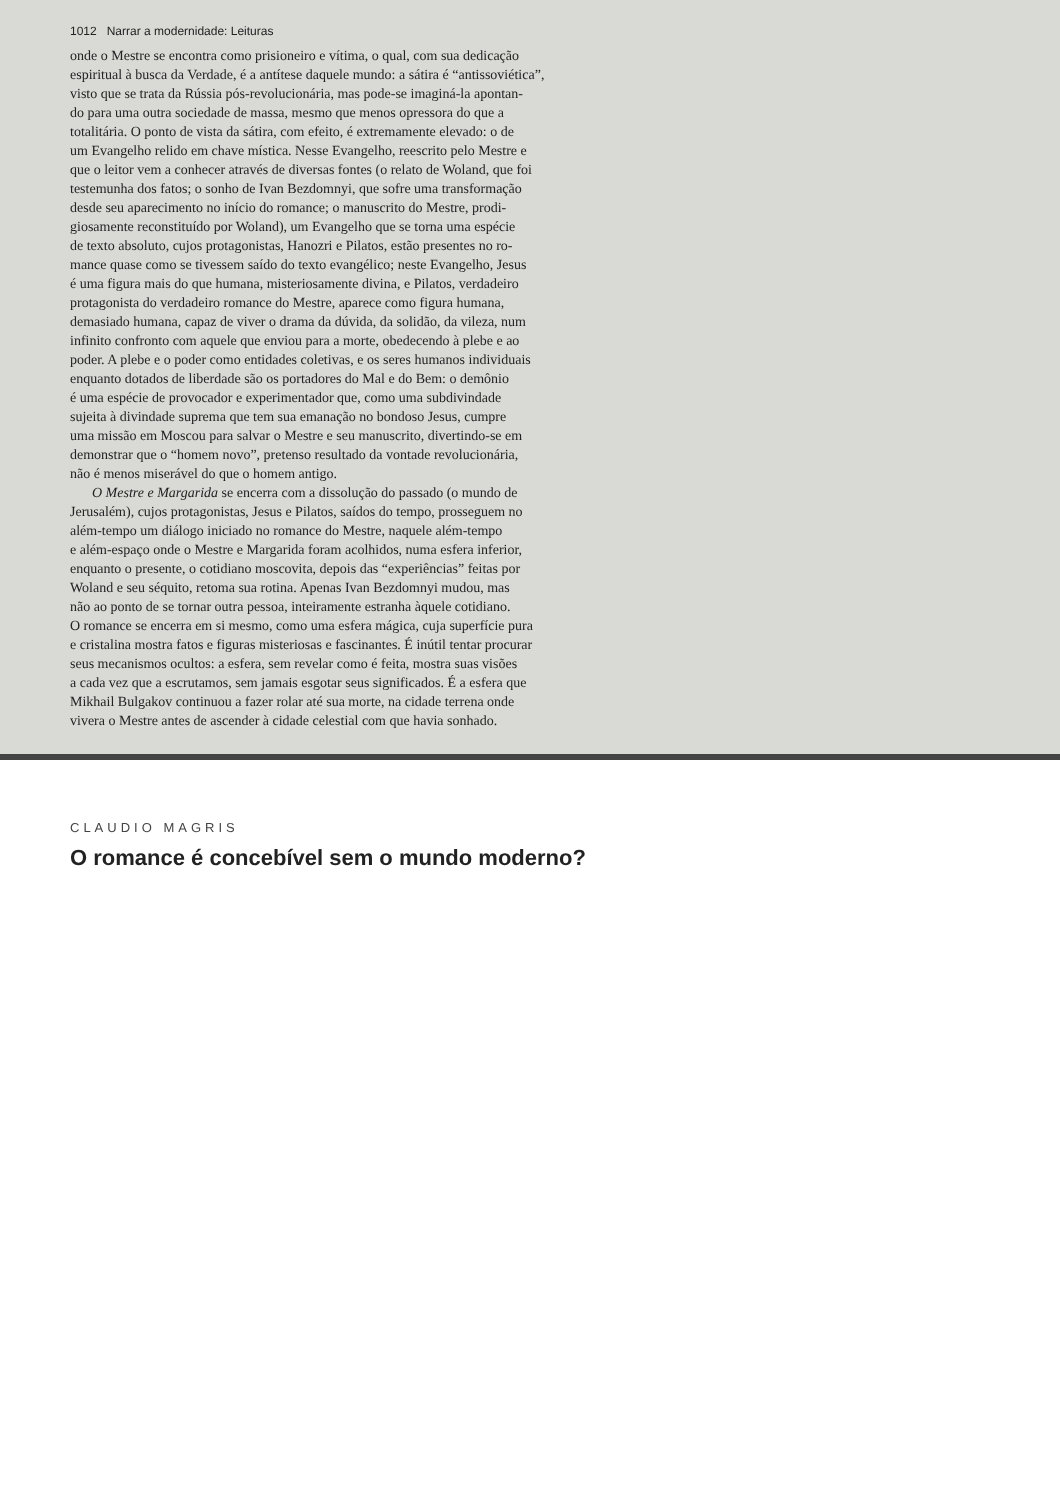1012 Narrar a modernidade: Leituras
onde o Mestre se encontra como prisioneiro e vítima, o qual, com sua dedicação
espiritual à busca da Verdade, é a antítese daquele mundo: a sátira é “antissoviética”,
visto que se trata da Rússia pós-revolucionária, mas pode-se imaginá-la apontan-
do para uma outra sociedade de massa, mesmo que menos opressora do que a
totalitária. O ponto de vista da sátira, com efeito, é extremamente elevado: o de
um Evangelho relido em chave mística. Nesse Evangelho, reescrito pelo Mestre e
que o leitor vem a conhecer através de diversas fontes (o relato de Woland, que foi
testemunha dos fatos; o sonho de Ivan Bezdomnyi, que sofre uma transformação
desde seu aparecimento no início do romance; o manuscrito do Mestre, prodi-
giosamente reconstituído por Woland), um Evangelho que se torna uma espécie
de texto absoluto, cujos protagonistas, Hanozri e Pilatos, estão presentes no ro-
mance quase como se tivessem saído do texto evangélico; neste Evangelho, Jesus
é uma figura mais do que humana, misteriosamente divina, e Pilatos, verdadeiro
protagonista do verdadeiro romance do Mestre, aparece como figura humana,
demasiado humana, capaz de viver o drama da dúvida, da solidão, da vileza, num
infinito confronto com aquele que enviou para a morte, obedecendo à plebe e ao
poder. A plebe e o poder como entidades coletivas, e os seres humanos individuais
enquanto dotados de liberdade são os portadores do Mal e do Bem: o demônio
é uma espécie de provocador e experimentador que, como uma subdivindade
sujeita à divindade suprema que tem sua emanação no bondoso Jesus, cumpre
uma missão em Moscou para salvar o Mestre e seu manuscrito, divertindo-se em
demonstrar que o “homem novo”, pretenso resultado da vontade revolucionária,
não é menos miserável do que o homem antigo.
O Mestre e Margarida se encerra com a dissolução do passado (o mundo de
Jerusalém), cujos protagonistas, Jesus e Pilatos, saídos do tempo, prosseguem no
além-tempo um diálogo iniciado no romance do Mestre, naquele além-tempo
e além-espaço onde o Mestre e Margarida foram acolhidos, numa esfera inferior,
enquanto o presente, o cotidiano moscovita, depois das “experiências” feitas por
Woland e seu séquito, retoma sua rotina. Apenas Ivan Bezdomnyi mudou, mas
não ao ponto de se tornar outra pessoa, inteiramente estranha àquele cotidiano.
O romance se encerra em si mesmo, como uma esfera mágica, cuja superfície pura
e cristalina mostra fatos e figuras misteriosas e fascinantes. É inútil tentar procurar
seus mecanismos ocultos: a esfera, sem revelar como é feita, mostra suas visões
a cada vez que a escrutamos, sem jamais esgotar seus significados. É a esfera que
Mikhail Bulgakov continuou a fazer rolar até sua morte, na cidade terrena onde
vivera o Mestre antes de ascender à cidade celestial com que havia sonhado.
CLAUDIO MAGRIS
O romance é concebível sem o mundo moderno?